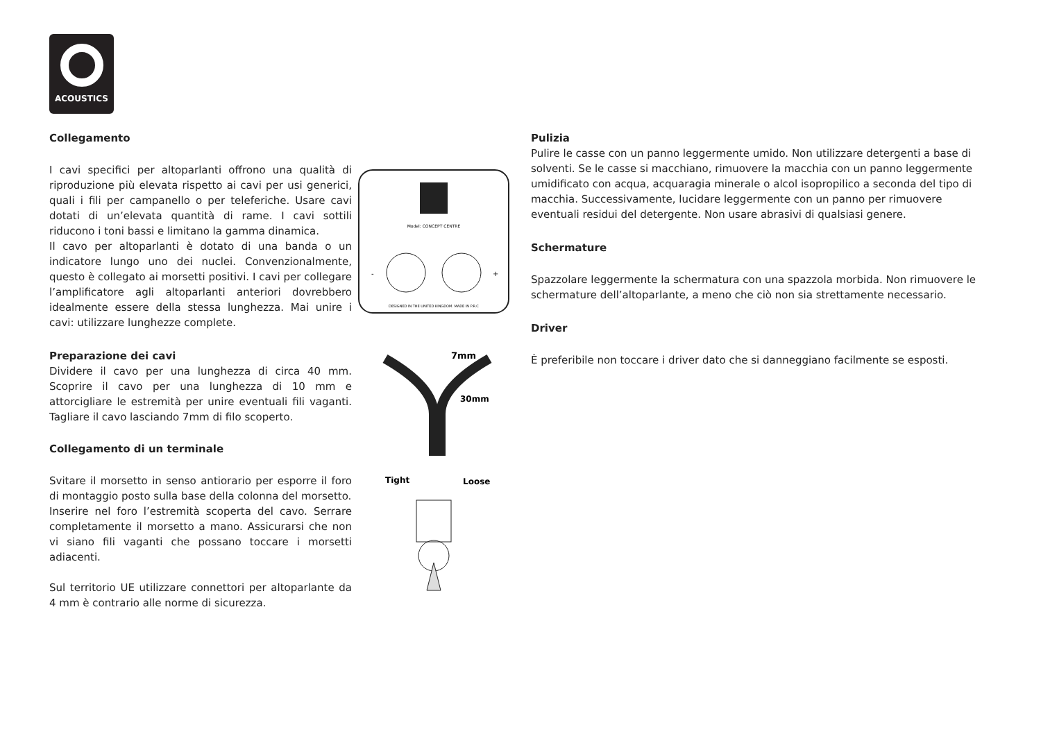ACOUSTICS
Collegamento
I cavi specifici per altoparlanti offrono una qualità di riproduzione più elevata rispetto ai cavi per usi generici, quali i fili per campanello o per teleferiche. Usare cavi dotati di un’elevata quantità di rame. I cavi sottili riducono i toni bassi e limitano la gamma dinamica.
Il cavo per altoparlanti è dotato di una banda o un indicatore lungo uno dei nuclei. Convenzionalmente, questo è collegato ai morsetti positivi. I cavi per collegare l’amplificatore agli altoparlanti anteriori dovrebbero idealmente essere della stessa lunghezza. Mai unire i cavi: utilizzare lunghezze complete.
Preparazione dei cavi
Dividere il cavo per una lunghezza di circa 40 mm. Scoprire il cavo per una lunghezza di 10 mm e attorcigliare le estremità per unire eventuali fili vaganti. Tagliare il cavo lasciando 7mm di filo scoperto.
Collegamento di un terminale
Svitare il morsetto in senso antiorario per esporre il foro di montaggio posto sulla base della colonna del morsetto.
Inserire nel foro l’estremità scoperta del cavo. Serrare completamente il morsetto a mano. Assicurarsi che non vi siano fili vaganti che possano toccare i morsetti adiacenti.
Sul territorio UE utilizzare connettori per altoparlante da 4 mm è contrario alle norme di sicurezza.
Model: CONCEPT CENTRE
DESIGNED IN THE UNITED KINGDOM. MADE IN P.R.C
-
+
7mm
30mm
Tight
Loose
Pulizia
Pulire le casse con un panno leggermente umido. Non utilizzare detergenti a base di solventi. Se le casse si macchiano, rimuovere la macchia con un panno leggermente umidificato con acqua, acquaragia minerale o alcol isopropilico a seconda del tipo di macchia. Successivamente, lucidare leggermente con un panno per rimuovere eventuali residui del detergente. Non usare abrasivi di qualsiasi genere.
Schermature
Spazzolare leggermente la schermatura con una spazzola morbida. Non rimuovere le schermature dell’altoparlante, a meno che ciò non sia strettamente necessario.
Driver
È preferibile non toccare i driver dato che si danneggiano facilmente se esposti.